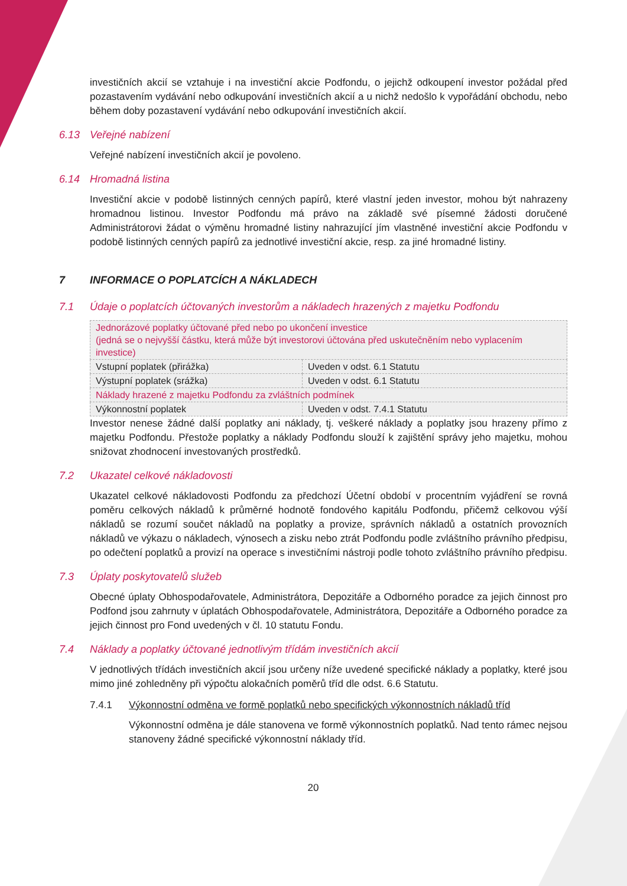investičních akcií se vztahuje i na investiční akcie Podfondu, o jejichž odkoupení investor požádal před pozastavením vydávání nebo odkupování investičních akcií a u nichž nedošlo k vypořádání obchodu, nebo během doby pozastavení vydávání nebo odkupování investičních akcií.
6.13 Veřejné nabízení
Veřejné nabízení investičních akcií je povoleno.
6.14 Hromadná listina
Investiční akcie v podobě listinných cenných papírů, které vlastní jeden investor, mohou být nahrazeny hromadnou listinou. Investor Podfondu má právo na základě své písemné žádosti doručené Administrátorovi žádat o výměnu hromadné listiny nahrazující jím vlastněné investiční akcie Podfondu v podobě listinných cenných papírů za jednotlivé investiční akcie, resp. za jiné hromadné listiny.
7 INFORMACE O POPLATCÍCH A NÁKLADECH
7.1 Údaje o poplatcích účtovaných investorům a nákladech hrazených z majetku Podfondu
| Jednorázové poplatky účtované před nebo po ukončení investice (jedná se o nejvyšší částku, která může být investorovi účtována před uskutečněním nebo vyplacením investice) | |
| Vstupní poplatek (přirážka) | Uveden v odst. 6.1 Statutu |
| Výstupní poplatek (srážka) | Uveden v odst. 6.1 Statutu |
| Náklady hrazené z majetku Podfondu za zvláštních podmínek | |
| Výkonnostní poplatek | Uveden v odst. 7.4.1 Statutu |
Investor nenese žádné další poplatky ani náklady, tj. veškeré náklady a poplatky jsou hrazeny přímo z majetku Podfondu. Přestože poplatky a náklady Podfondu slouží k zajištění správy jeho majetku, mohou snižovat zhodnocení investovaných prostředků.
7.2 Ukazatel celkové nákladovosti
Ukazatel celkové nákladovosti Podfondu za předchozí Účetní období v procentním vyjádření se rovná poměru celkových nákladů k průměrné hodnotě fondového kapitálu Podfondu, přičemž celkovou výší nákladů se rozumí součet nákladů na poplatky a provize, správních nákladů a ostatních provozních nákladů ve výkazu o nákladech, výnosech a zisku nebo ztrát Podfondu podle zvláštního právního předpisu, po odečtení poplatků a provizí na operace s investičními nástroji podle tohoto zvláštního právního předpisu.
7.3 Úplaty poskytovatelů služeb
Obecné úplaty Obhospodařovatele, Administrátora, Depozitáře a Odborného poradce za jejich činnost pro Podfond jsou zahrnuty v úplatách Obhospodařovatele, Administrátora, Depozitáře a Odborného poradce za jejich činnost pro Fond uvedených v čl. 10 statutu Fondu.
7.4 Náklady a poplatky účtované jednotlivým třídám investičních akcií
V jednotlivých třídách investičních akcií jsou určeny níže uvedené specifické náklady a poplatky, které jsou mimo jiné zohledněny při výpočtu alokačních poměrů tříd dle odst. 6.6 Statutu.
7.4.1 Výkonnostní odměna ve formě poplatků nebo specifických výkonnostních nákladů tříd
Výkonnostní odměna je dále stanovena ve formě výkonnostních poplatků. Nad tento rámec nejsou stanoveny žádné specifické výkonnostní náklady tříd.
20